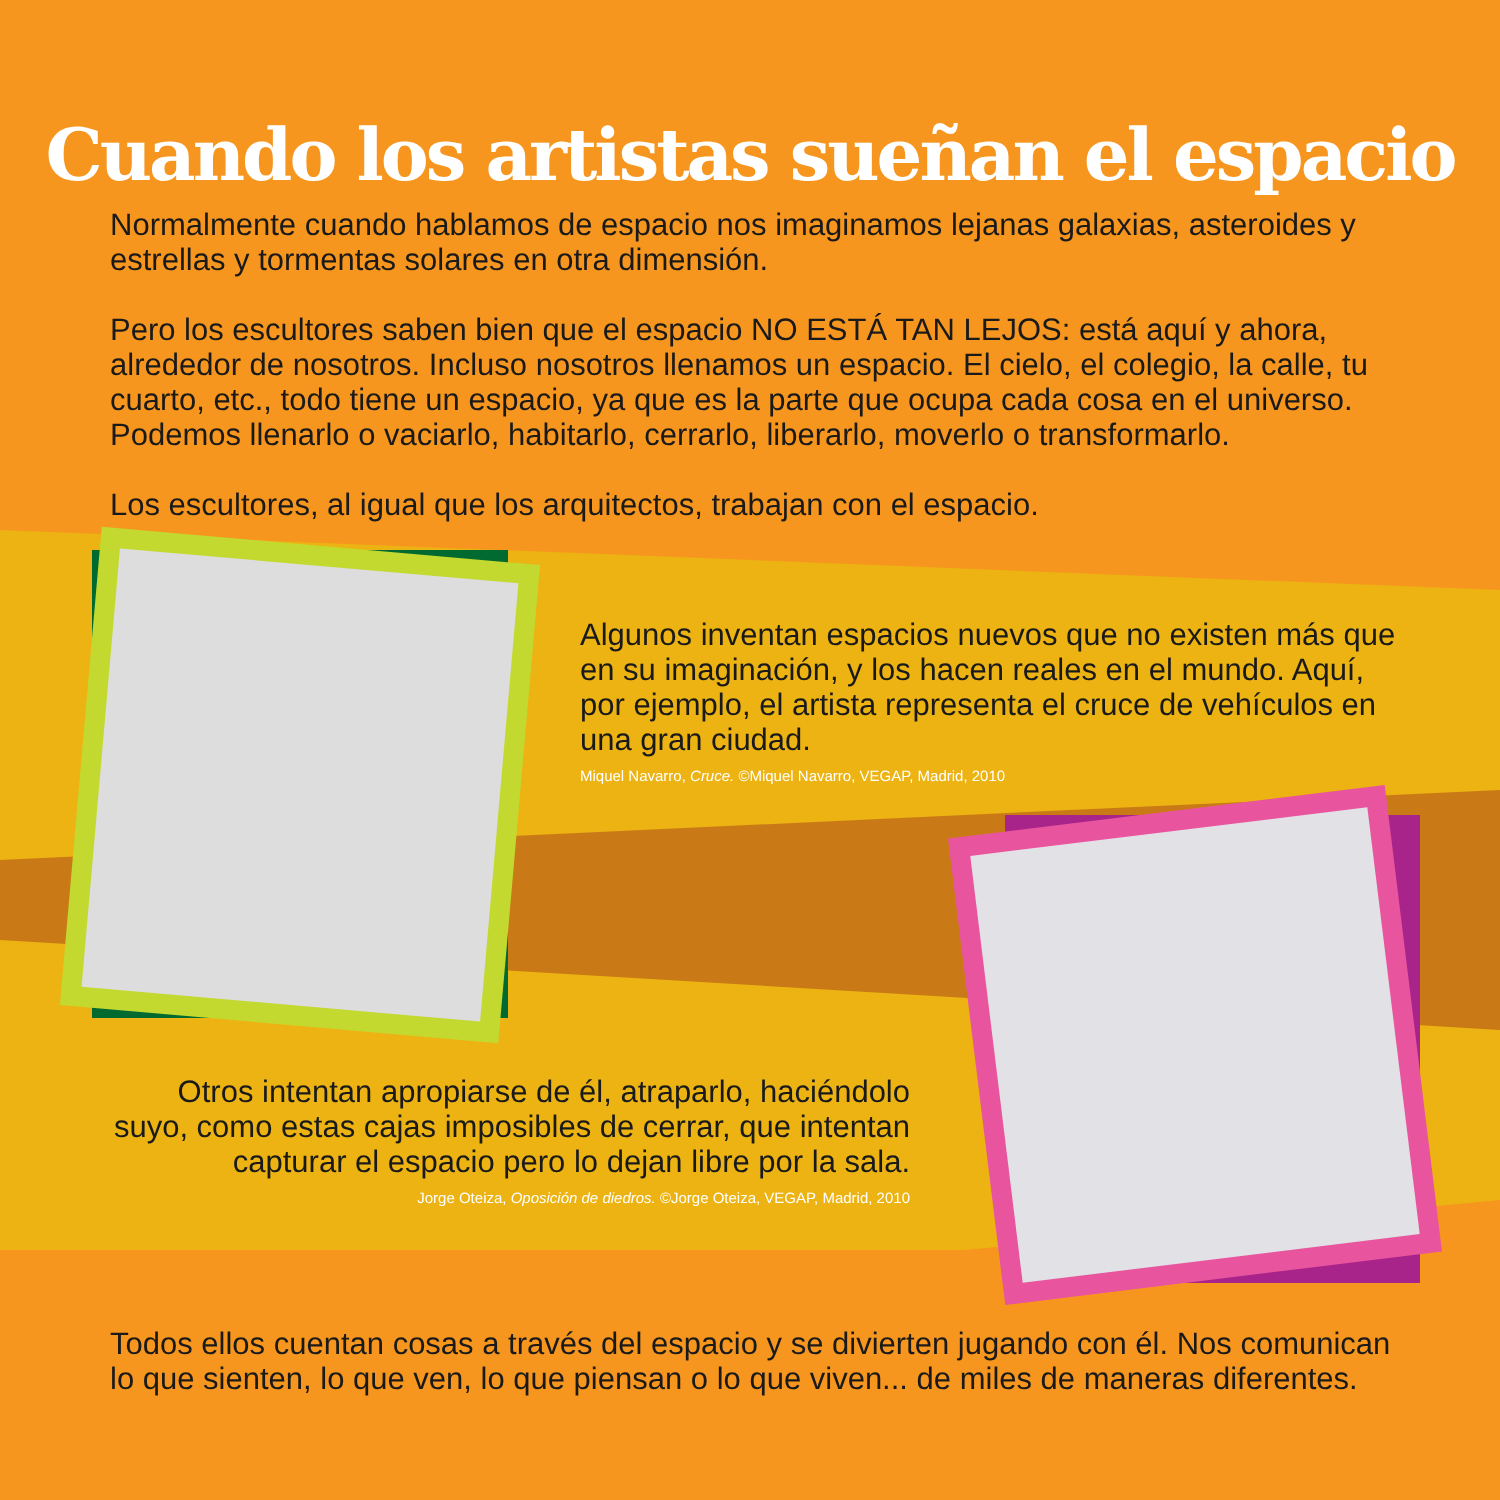Cuando los artistas sueñan el espacio
Normalmente cuando hablamos de espacio nos imaginamos lejanas galaxias, asteroides y estrellas y tormentas solares en otra dimensión.
Pero los escultores saben bien que el espacio NO ESTÁ TAN LEJOS: está aquí y ahora, alrededor de nosotros. Incluso nosotros llenamos un espacio. El cielo, el colegio, la calle, tu cuarto, etc., todo tiene un espacio, ya que es la parte que ocupa cada cosa en el universo. Podemos llenarlo o vaciarlo, habitarlo, cerrarlo, liberarlo, moverlo o transformarlo.
Los escultores, al igual que los arquitectos, trabajan con el espacio.
Algunos inventan espacios nuevos que no existen más que en su imaginación, y los hacen reales en el mundo. Aquí, por ejemplo, el artista representa el cruce de vehículos en una gran ciudad.
Miquel Navarro, Cruce. ©Miquel Navarro, VEGAP, Madrid, 2010
Otros intentan apropiarse de él, atraparlo, haciéndolo suyo, como estas cajas imposibles de cerrar, que intentan capturar el espacio pero lo dejan libre por la sala.
Jorge Oteiza, Oposición de diedros. ©Jorge Oteiza, VEGAP, Madrid, 2010
Todos ellos cuentan cosas a través del espacio y se divierten jugando con él. Nos comunican lo que sienten, lo que ven, lo que piensan o lo que viven... de miles de maneras diferentes.